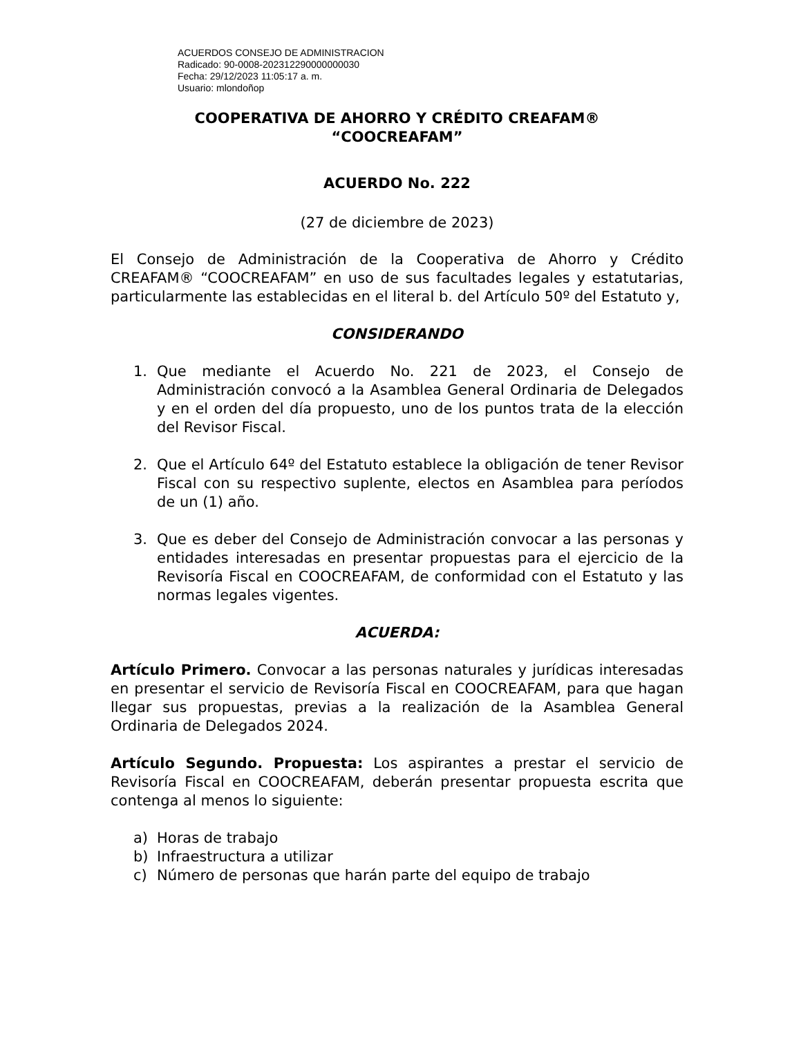ACUERDOS CONSEJO DE ADMINISTRACION
Radicado: 90-0008-202312290000000030
Fecha: 29/12/2023 11:05:17 a. m.
Usuario: mlondoñop
COOPERATIVA DE AHORRO Y CRÉDITO CREAFAM®
“COOCREAFAM”
ACUERDO No. 222
(27 de diciembre de 2023)
El Consejo de Administración de la Cooperativa de Ahorro y Crédito CREAFAM® “COOCREAFAM” en uso de sus facultades legales y estatutarias, particularmente las establecidas en el literal b. del Artículo 50º del Estatuto y,
CONSIDERANDO
1. Que mediante el Acuerdo No. 221 de 2023, el Consejo de Administración convocó a la Asamblea General Ordinaria de Delegados y en el orden del día propuesto, uno de los puntos trata de la elección del Revisor Fiscal.
2. Que el Artículo 64º del Estatuto establece la obligación de tener Revisor Fiscal con su respectivo suplente, electos en Asamblea para períodos de un (1) año.
3. Que es deber del Consejo de Administración convocar a las personas y entidades interesadas en presentar propuestas para el ejercicio de la Revisoría Fiscal en COOCREAFAM, de conformidad con el Estatuto y las normas legales vigentes.
ACUERDA:
Artículo Primero. Convocar a las personas naturales y jurídicas interesadas en presentar el servicio de Revisoría Fiscal en COOCREAFAM, para que hagan llegar sus propuestas, previas a la realización de la Asamblea General Ordinaria de Delegados 2024.
Artículo Segundo. Propuesta: Los aspirantes a prestar el servicio de Revisoría Fiscal en COOCREAFAM, deberán presentar propuesta escrita que contenga al menos lo siguiente:
a) Horas de trabajo
b) Infraestructura a utilizar
c) Número de personas que harán parte del equipo de trabajo